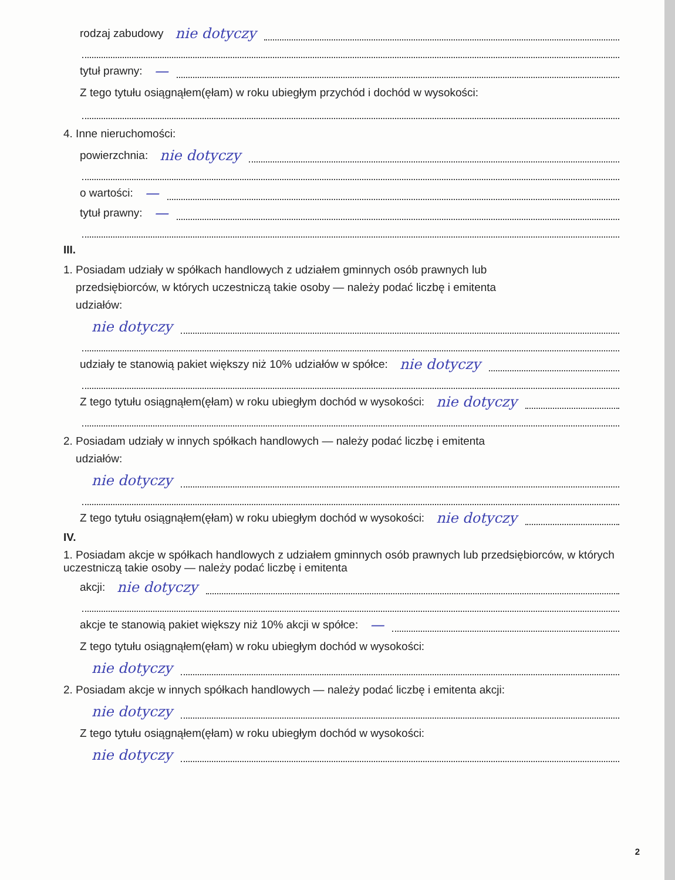rodzaj zabudowy nie dotyczy
tytuł prawny: —
Z tego tytułu osiągnąłem(ęłam) w roku ubiegłym przychód i dochód w wysokości:
4. Inne nieruchomości:
powierzchnia: nie dotyczy
o wartości: —
tytuł prawny: —
III.
1. Posiadam udziały w spółkach handlowych z udziałem gminnych osób prawnych lub
przedsiębiorców, w których uczestniczą takie osoby — należy podać liczbę i emitenta
udziałów:
nie dotyczy
udziały te stanowią pakiet większy niż 10% udziałów w spółce: nie dotyczy
Z tego tytułu osiągnąłem(ęłam) w roku ubiegłym dochód w wysokości: nie dotyczy
2. Posiadam udziały w innych spółkach handlowych — należy podać liczbę i emitenta
udziałów:
nie dotyczy
Z tego tytułu osiągnąłem(ęłam) w roku ubiegłym dochód w wysokości: nie dotyczy
IV.
1. Posiadam akcje w spółkach handlowych z udziałem gminnych osób prawnych lub przedsiębiorców, w których uczestniczą takie osoby — należy podać liczbę i emitenta
akcji: nie dotyczy
akcje te stanowią pakiet większy niż 10% akcji w spółce: —
Z tego tytułu osiągnąłem(ęłam) w roku ubiegłym dochód w wysokości:
nie dotyczy
2. Posiadam akcje w innych spółkach handlowych — należy podać liczbę i emitenta akcji:
nie dotyczy
Z tego tytułu osiągnąłem(ęłam) w roku ubiegłym dochód w wysokości:
nie dotyczy
2